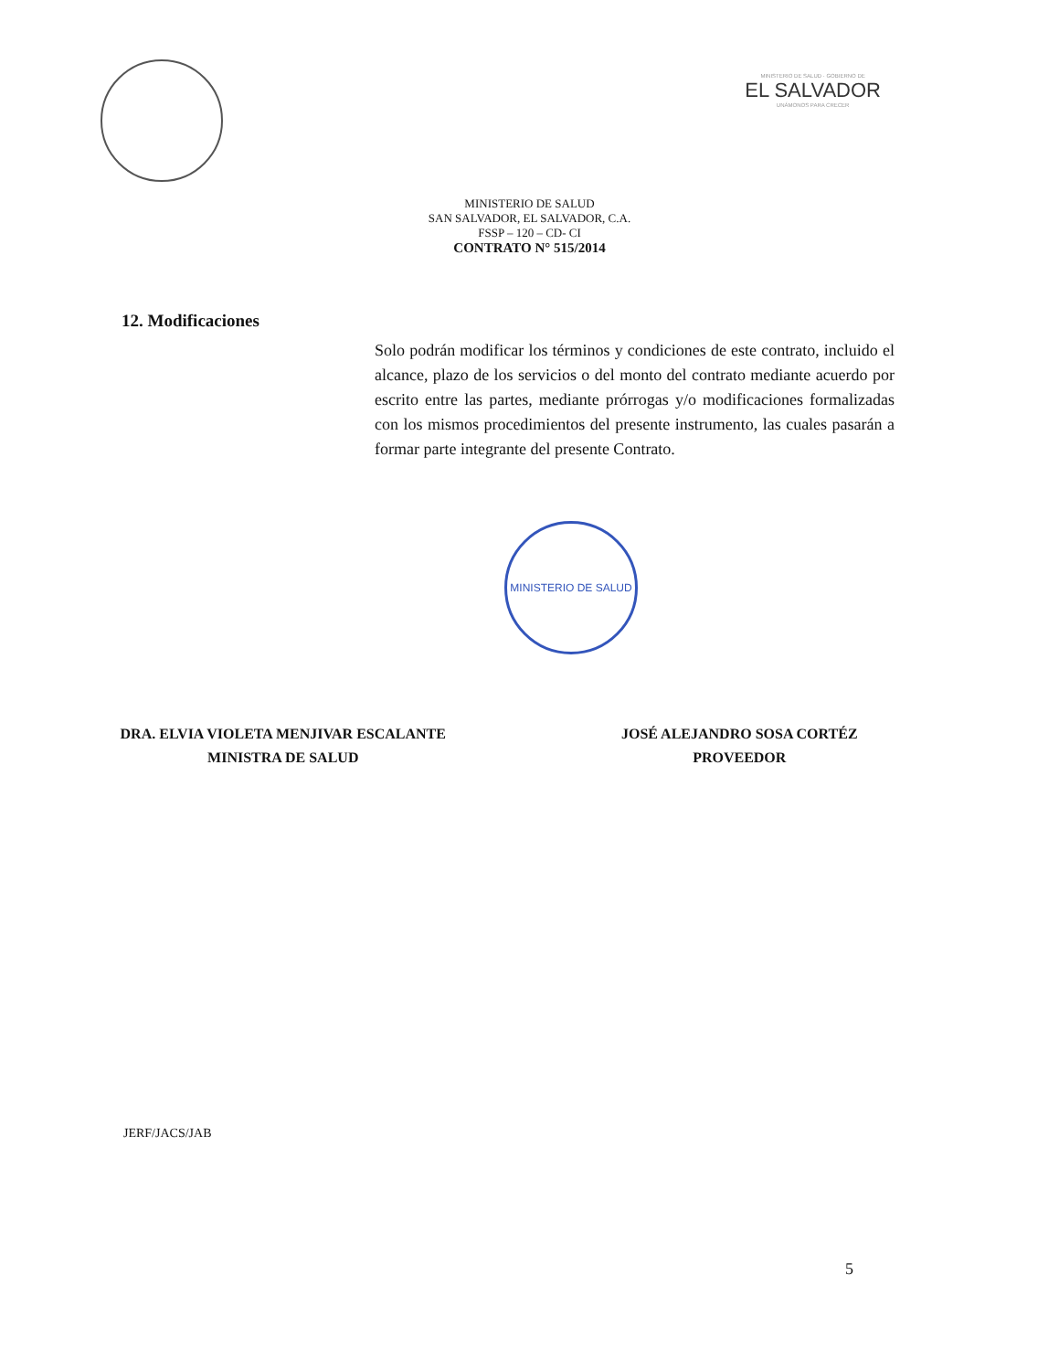MINISTERIO DE SALUD · GOBIERNO DE
EL SALVADOR
UNÁMONOS PARA CRECER
MINISTERIO DE SALUD
SAN SALVADOR, EL SALVADOR, C.A.
FSSP – 120 – CD- CI
CONTRATO N° 515/2014
12. Modificaciones
Solo podrán modificar los términos y condiciones de este contrato, incluido el alcance, plazo de los servicios o del monto del contrato mediante acuerdo por escrito entre las partes, mediante prórrogas y/o modificaciones formalizadas con los mismos procedimientos del presente instrumento, las cuales pasarán a formar parte integrante del presente Contrato.
MINISTERIO DE SALUD
DRA. ELVIA VIOLETA MENJIVAR ESCALANTE
MINISTRA DE SALUD
JOSÉ ALEJANDRO SOSA CORTÉZ
PROVEEDOR
JERF/JACS/JAB
5